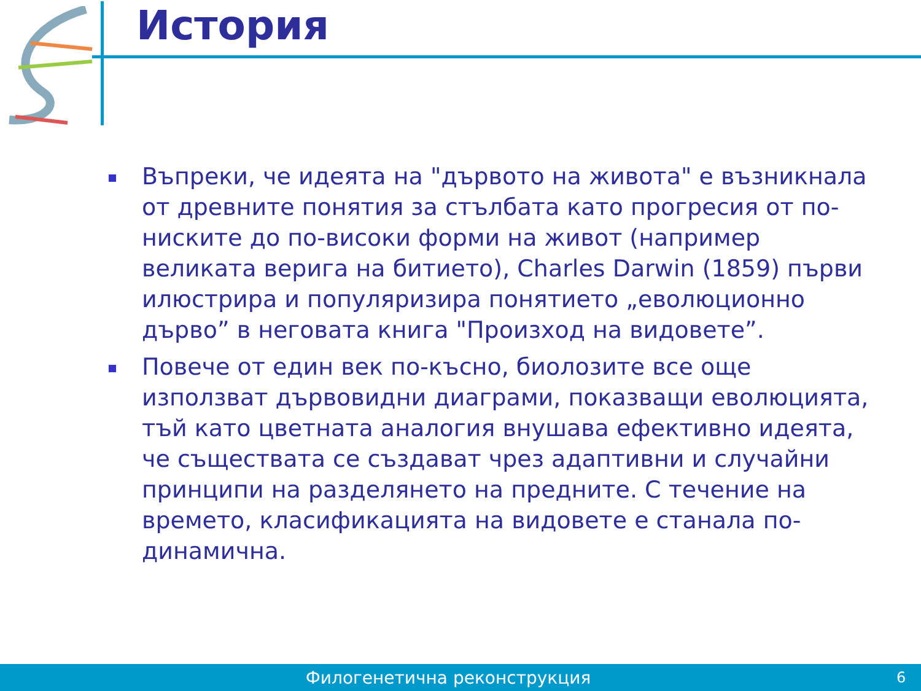История
Въпреки, че идеята на "дървото на живота" е възникнала от древните понятия за стълбата като прогресия от по-ниските до по-високи форми на живот (например великата верига на битието), Charles Darwin (1859) първи илюстрира и популяризира понятието „еволюционно дърво” в неговата книга "Произход на видовете”.
Повече от един век по-късно, биолозите все още използват дървовидни диаграми, показващи еволюцията, тъй като цветната аналогия внушава ефективно идеята, че съществата се създават чрез адаптивни и случайни принципи на разделянето на предните. С течение на времето, класификацията на видовете е станала по-динамична.
Филогенетична реконструкция 6